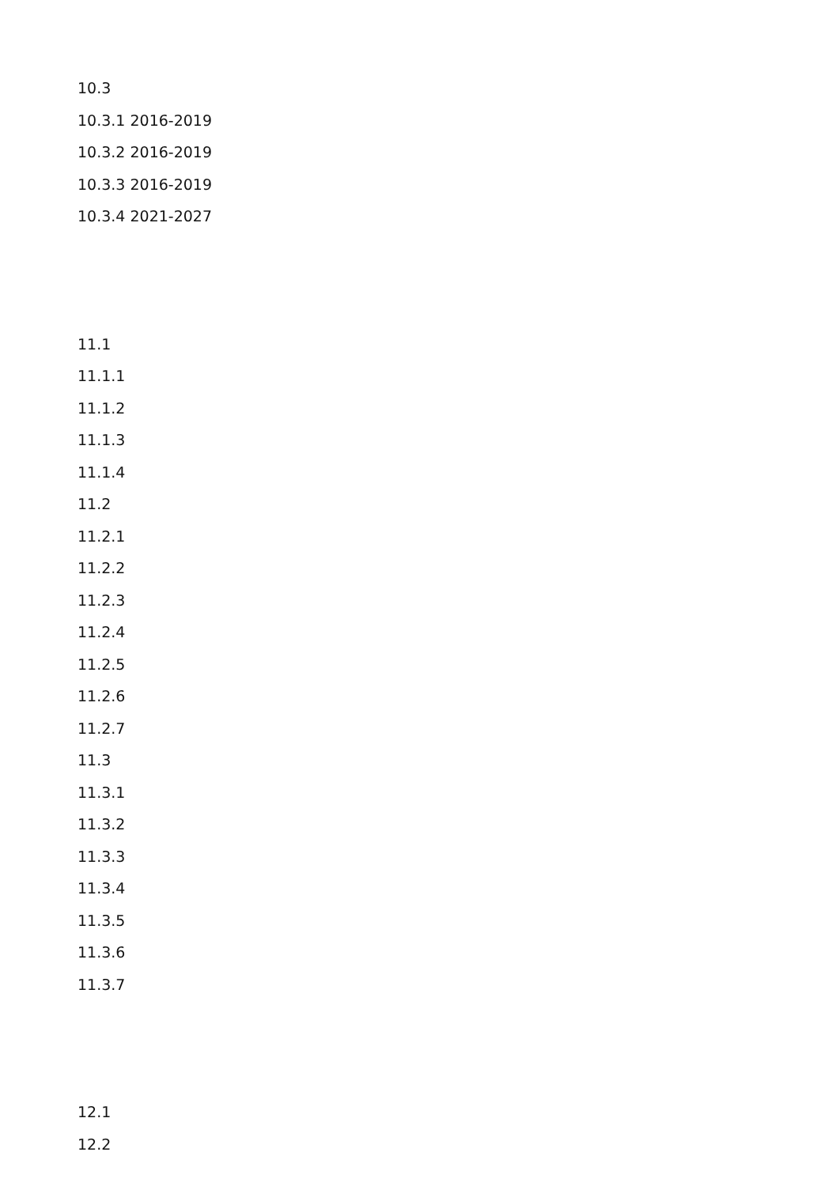10.3
10.3.1 2016-2019
10.3.2 2016-2019
10.3.3 2016-2019
10.3.4 2021-2027
11.1
11.1.1
11.1.2
11.1.3
11.1.4
11.2
11.2.1
11.2.2
11.2.3
11.2.4
11.2.5
11.2.6
11.2.7
11.3
11.3.1
11.3.2
11.3.3
11.3.4
11.3.5
11.3.6
11.3.7
12.1
12.2